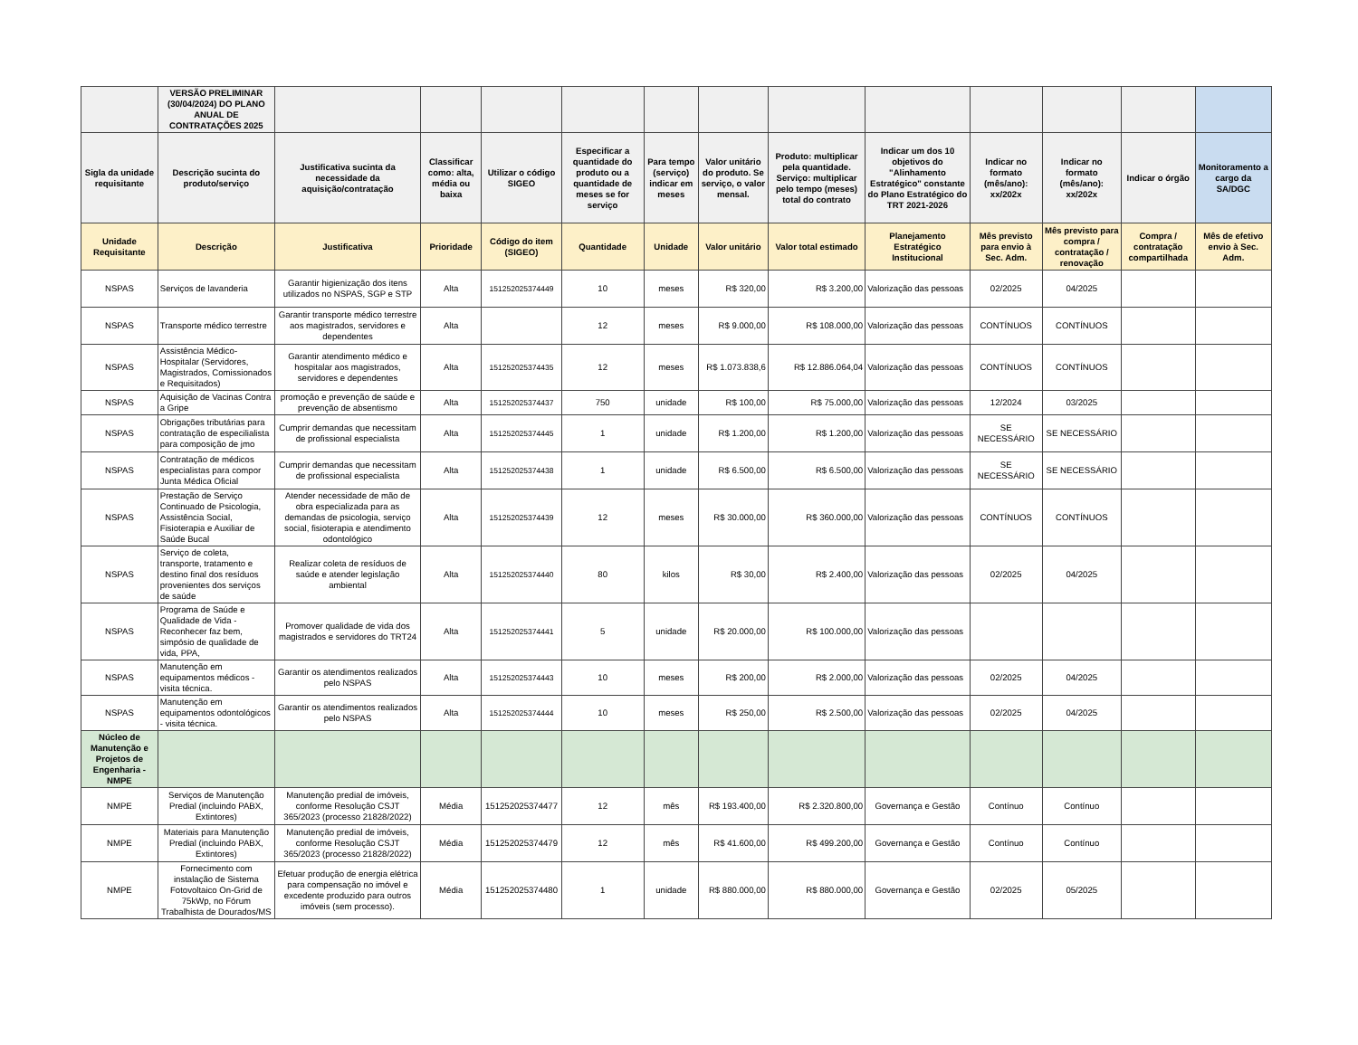| | VERSÃO PRELIMINAR (30/04/2024) DO PLANO ANUAL DE CONTRATAÇÕES 2025 | | | | | | | | | | | | |
| --- | --- | --- | --- | --- | --- | --- | --- | --- | --- | --- | --- | --- | --- |
| Sigla da unidade requisitante | Descrição sucinta do produto/serviço | Justificativa sucinta da necessidade da aquisição/contratação | Classificar como: alta, média ou baixa | Utilizar o código SIGEO | Especificar a quantidade do produto ou a quantidade de meses se for serviço | Para tempo (serviço) indicar em meses | Valor unitário do produto. Se serviço, o valor mensal. | Produto: multiplicar pela quantidade. Serviço: multiplicar pelo tempo (meses) total do contrato | Indicar um dos 10 objetivos do "Alinhamento Estratégico" constante do Plano Estratégico do TRT 2021-2026 | Indicar no formato (mês/ano): xx/202x | Indicar no formato (mês/ano): xx/202x | Indicar o órgão | Monitoramento a cargo da SA/DGC |
| Unidade Requisitante | Descrição | Justificativa | Prioridade | Código do item (SIGEO) | Quantidade | Unidade | Valor unitário | Valor total estimado | Planejamento Estratégico Institucional | Mês previsto para envio à Sec. Adm. | Mês previsto para compra / contratação / renovação | Compra / contratação compartilhada | Mês de efetivo envio à Sec. Adm. |
| NSPAS | Serviços de lavanderia | Garantir higienização dos itens utilizados no NSPAS, SGP e STP | Alta | 151252025374449 | 10 | meses | R$ 320,00 | R$ 3.200,00 | Valorização das pessoas | 02/2025 | 04/2025 | | |
| NSPAS | Transporte médico terrestre | Garantir transporte médico terrestre aos magistrados, servidores e dependentes | Alta | | 12 | meses | R$ 9.000,00 | R$ 108.000,00 | Valorização das pessoas | CONTÍNUOS | CONTÍNUOS | | |
| NSPAS | Assistência Médico-Hospitalar (Servidores, Magistrados, Comissionados e Requisitados) | Garantir atendimento médico e hospitalar aos magistrados, servidores e dependentes | Alta | 151252025374435 | 12 | meses | R$ 1.073.838,6 | R$ 12.886.064,04 | Valorização das pessoas | CONTÍNUOS | CONTÍNUOS | | |
| NSPAS | Aquisição de Vacinas Contra a Gripe | promoção e prevenção de saúde e prevenção de absentismo | Alta | 151252025374437 | 750 | unidade | R$ 100,00 | R$ 75.000,00 | Valorização das pessoas | 12/2024 | 03/2025 | | |
| NSPAS | Obrigações tributárias para contratação de especilialista para composição de jmo | Cumprir demandas que necessitam de profissional especialista | Alta | 151252025374445 | 1 | unidade | R$ 1.200,00 | R$ 1.200,00 | Valorização das pessoas | SE NECESSÁRIO | SE NECESSÁRIO | | |
| NSPAS | Contratação de médicos especialistas para compor Junta Médica Oficial | Cumprir demandas que necessitam de profissional especialista | Alta | 151252025374438 | 1 | unidade | R$ 6.500,00 | R$ 6.500,00 | Valorização das pessoas | SE NECESSÁRIO | SE NECESSÁRIO | | |
| NSPAS | Prestação de Serviço Continuado de Psicologia, Assistência Social, Fisioterapia e Auxiliar de Saúde Bucal | Atender necessidade de mão de obra especializada para as demandas de psicologia, serviço social, fisioterapia e atendimento odontológico | Alta | 151252025374439 | 12 | meses | R$ 30.000,00 | R$ 360.000,00 | Valorização das pessoas | CONTÍNUOS | CONTÍNUOS | | |
| NSPAS | Serviço de coleta, transporte, tratamento e destino final dos resíduos provenientes dos serviços de saúde | Realizar coleta de resíduos de saúde e atender legislação ambiental | Alta | 151252025374440 | 80 | kilos | R$ 30,00 | R$ 2.400,00 | Valorização das pessoas | 02/2025 | 04/2025 | | |
| NSPAS | Programa de Saúde e Qualidade de Vida - Reconhecer faz bem, simpósio de qualidade de vida, PPA, | Promover qualidade de vida dos magistrados e servidores do TRT24 | Alta | 151252025374441 | 5 | unidade | R$ 20.000,00 | R$ 100.000,00 | Valorização das pessoas | | | | |
| NSPAS | Manutenção em equipamentos médicos - visita técnica. | Garantir os atendimentos realizados pelo NSPAS | Alta | 151252025374443 | 10 | meses | R$ 200,00 | R$ 2.000,00 | Valorização das pessoas | 02/2025 | 04/2025 | | |
| NSPAS | Manutenção em equipamentos odontológicos - visita técnica. | Garantir os atendimentos realizados pelo NSPAS | Alta | 151252025374444 | 10 | meses | R$ 250,00 | R$ 2.500,00 | Valorização das pessoas | 02/2025 | 04/2025 | | |
| Núcleo de Manutenção e Projetos de Engenharia - NMPE | | | | | | | | | | | | | |
| NMPE | Serviços de Manutenção Predial (incluindo PABX, Extintores) | Manutenção predial de imóveis, conforme Resolução CSJT 365/2023 (processo 21828/2022) | Média | 151252025374477 | 12 | mês | R$ 193.400,00 | R$ 2.320.800,00 | Governança e Gestão | Contínuo | Contínuo | | |
| NMPE | Materiais para Manutenção Predial (incluindo PABX, Extintores) | Manutenção predial de imóveis, conforme Resolução CSJT 365/2023 (processo 21828/2022) | Média | 151252025374479 | 12 | mês | R$ 41.600,00 | R$ 499.200,00 | Governança e Gestão | Contínuo | Contínuo | | |
| NMPE | Fornecimento com instalação de Sistema Fotovoltaico On-Grid de 75kWp, no Fórum Trabalhista de Dourados/MS | Efetuar produção de energia elétrica para compensação no imóvel e excedente produzido para outros imóveis (sem processo). | Média | 151252025374480 | 1 | unidade | R$ 880.000,00 | R$ 880.000,00 | Governança e Gestão | 02/2025 | 05/2025 | | |